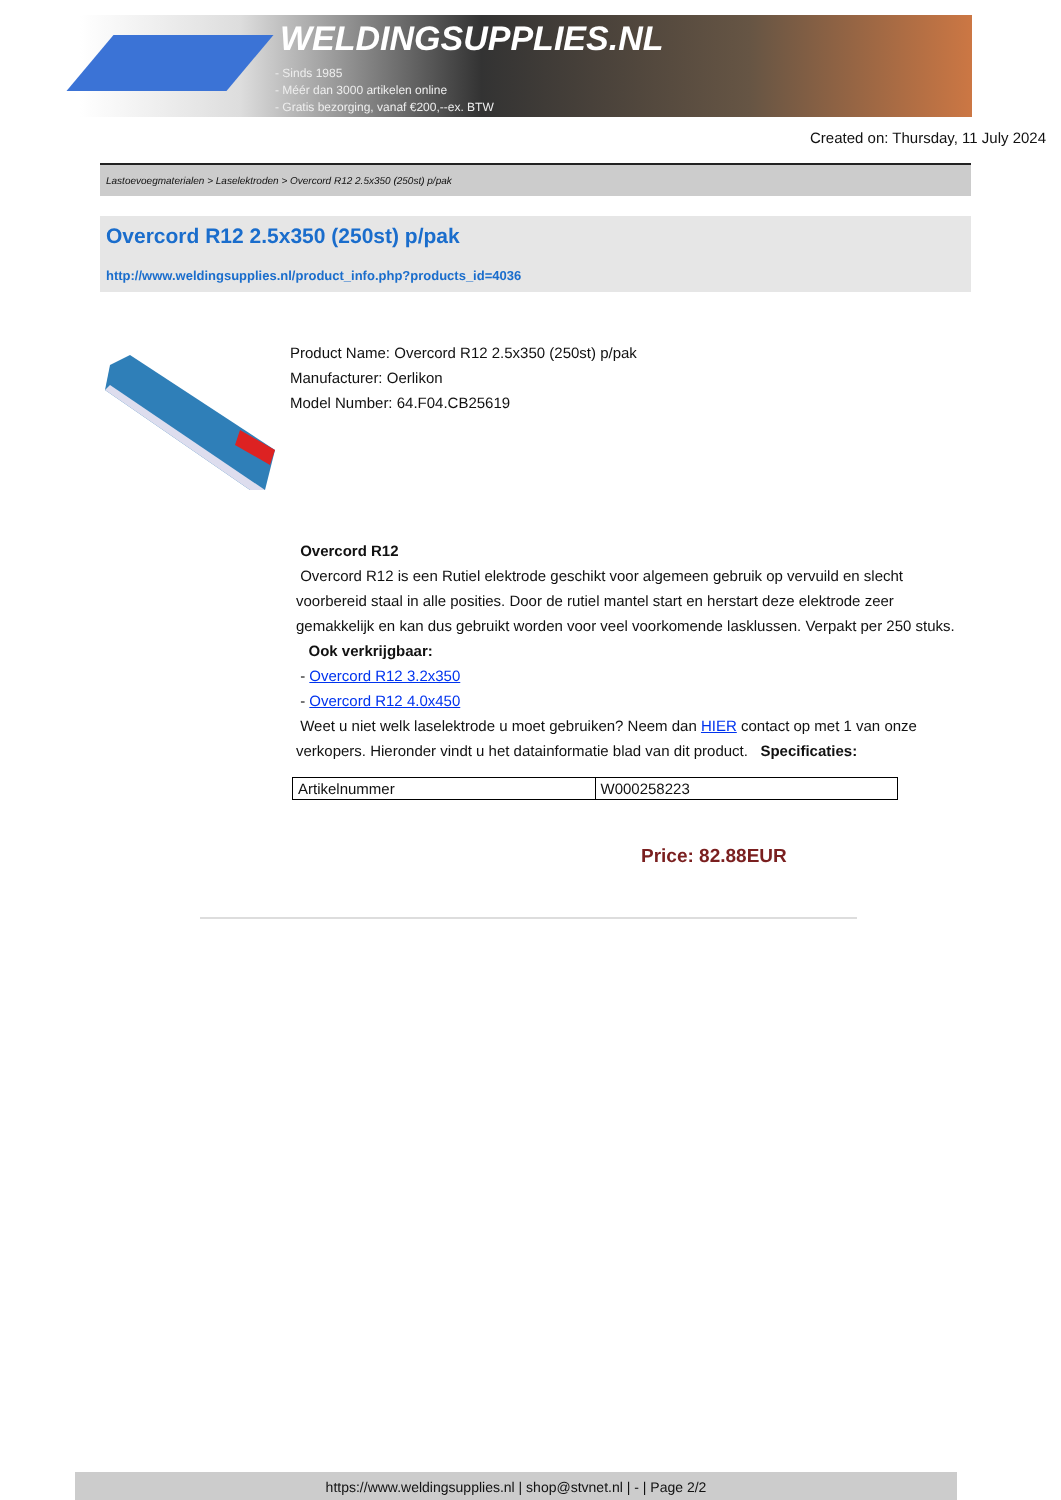WELDINGSUPPLIES.NL
- Sinds 1985
- Méér dan 3000 artikelen online
- Gratis bezorging, vanaf €200,--ex. BTW
Created on: Thursday, 11 July 2024
Lastoevoegmaterialen > Laselektroden > Overcord R12 2.5x350 (250st) p/pak
Overcord R12 2.5x350 (250st) p/pak
http://www.weldingsupplies.nl/product_info.php?products_id=4036
Product Name: Overcord R12 2.5x350 (250st) p/pak
Manufacturer: Oerlikon
Model Number: 64.F04.CB25619
Overcord R12
Overcord R12 is een Rutiel elektrode geschikt voor algemeen gebruik op vervuild en slecht voorbereid staal in alle posities. Door de rutiel mantel start en herstart deze elektrode zeer gemakkelijk en kan dus gebruikt worden voor veel voorkomende lasklussen. Verpakt per 250 stuks. Ook verkrijgbaar:
- Overcord R12 3.2x350
- Overcord R12 4.0x450
Weet u niet welk laselektrode u moet gebruiken? Neem dan HIER contact op met 1 van onze verkopers. Hieronder vindt u het datainformatie blad van dit product. Specificaties:
| Artikelnummer | W000258223 |
Price: 82.88EUR
https://www.weldingsupplies.nl | shop@stvnet.nl | - | Page 2/2